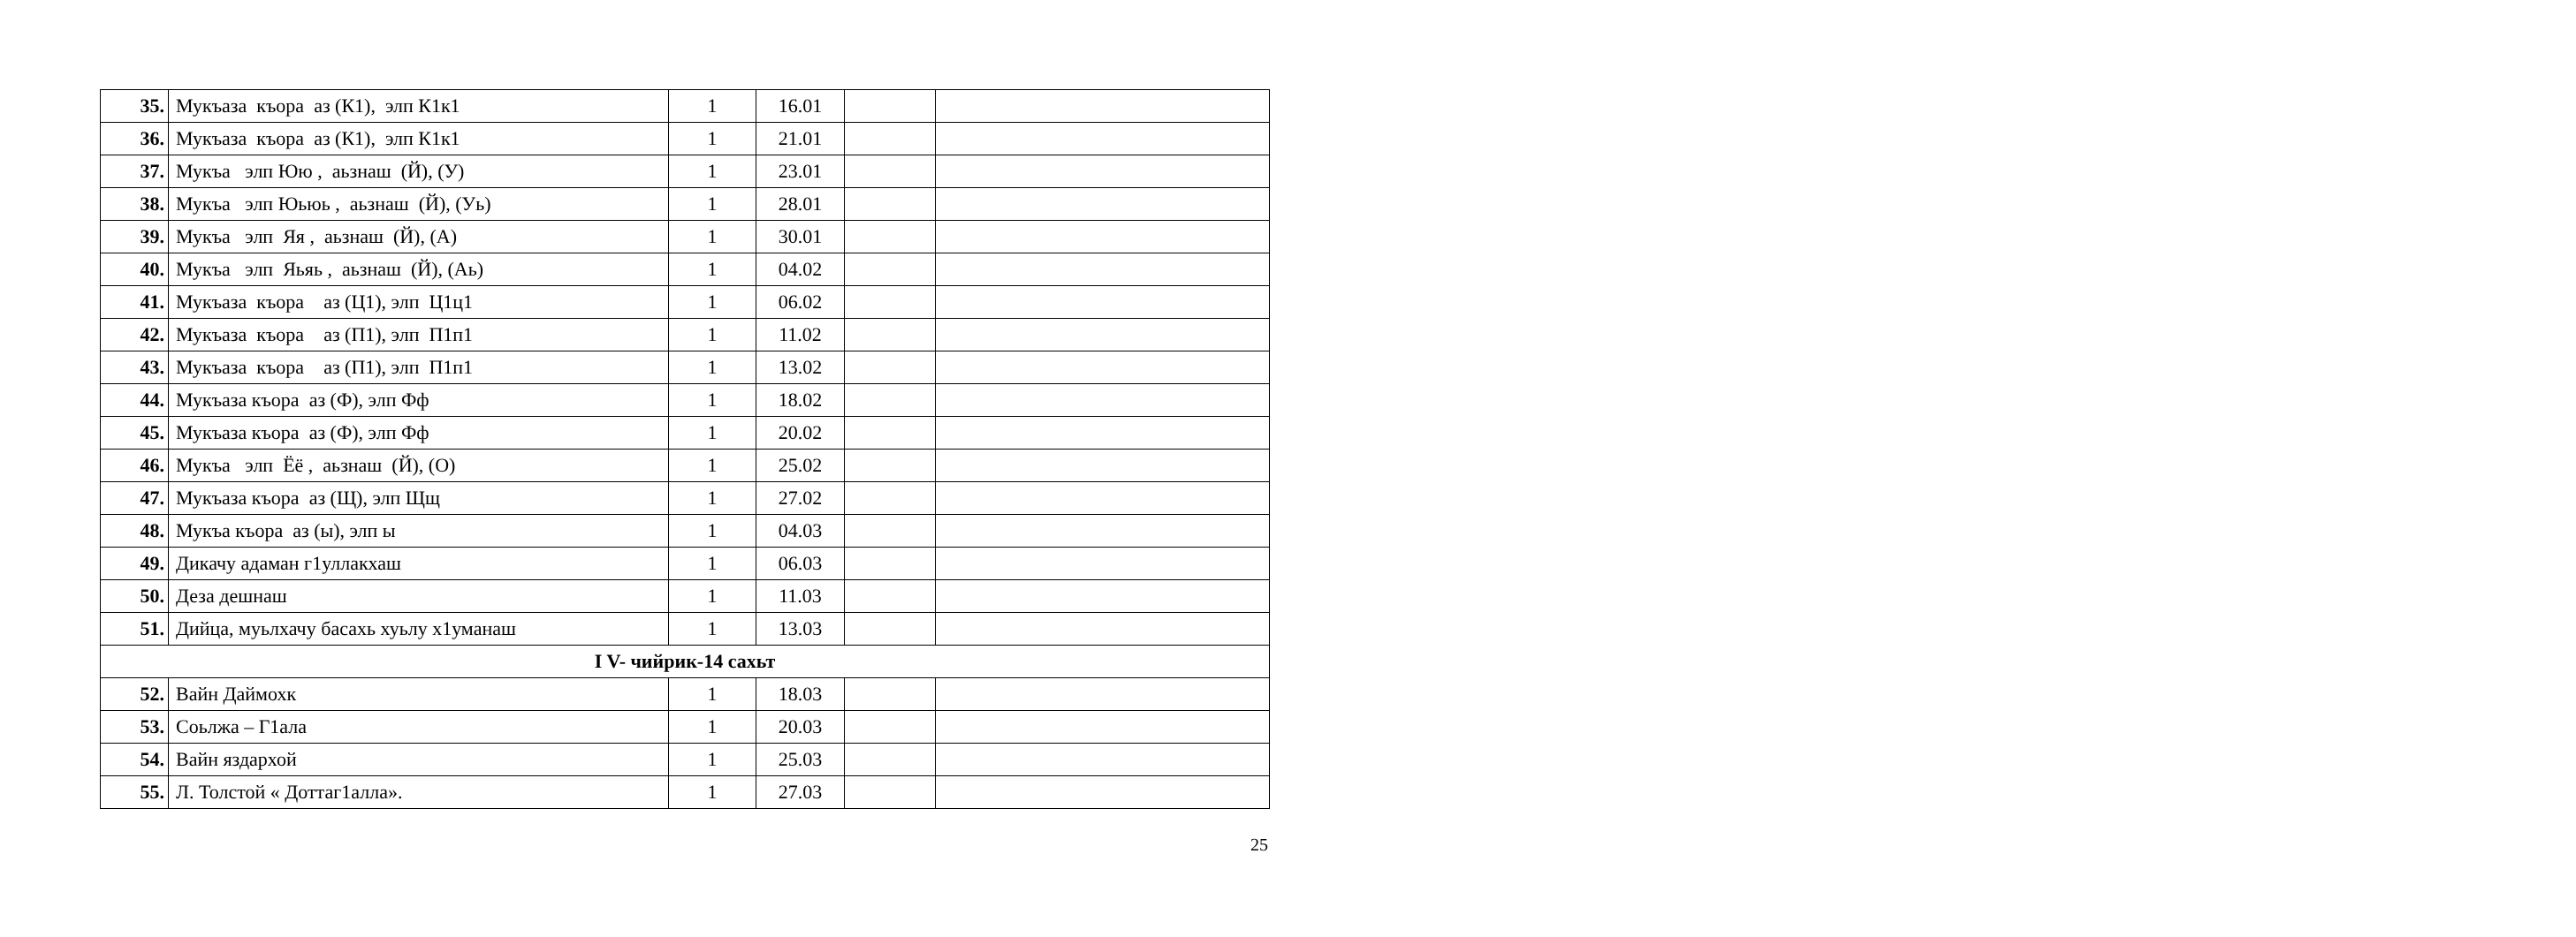| 35. | Мукъаза къора аз (К1), элп К1к1 | 1 | 16.01 | | |
| 36. | Мукъаза къора аз (К1), элп К1к1 | 1 | 21.01 | | |
| 37. | Мукъа элп Юю , аьзнаш (Й), (У) | 1 | 23.01 | | |
| 38. | Мукъа элп Юьюь , аьзнаш (Й), (Уь) | 1 | 28.01 | | |
| 39. | Мукъа элп Яя , аьзнаш (Й), (А) | 1 | 30.01 | | |
| 40. | Мукъа элп Яьяь , аьзнаш (Й), (Аь) | 1 | 04.02 | | |
| 41. | Мукъаза къора аз (Ц1), элп Ц1ц1 | 1 | 06.02 | | |
| 42. | Мукъаза къора аз (П1), элп П1п1 | 1 | 11.02 | | |
| 43. | Мукъаза къора аз (П1), элп П1п1 | 1 | 13.02 | | |
| 44. | Мукъаза къора аз (Ф), элп Фф | 1 | 18.02 | | |
| 45. | Мукъаза къора аз (Ф), элп Фф | 1 | 20.02 | | |
| 46. | Мукъа элп Ёё , аьзнаш (Й), (О) | 1 | 25.02 | | |
| 47. | Мукъаза къора аз (Щ), элп Щщ | 1 | 27.02 | | |
| 48. | Мукъа къора аз (ы), элп ы | 1 | 04.03 | | |
| 49. | Дикачу адаман г1уллакхаш | 1 | 06.03 | | |
| 50. | Деза дешнаш | 1 | 11.03 | | |
| 51. | Дийца, муьлхачу басахь хуьлу х1уманаш | 1 | 13.03 | | |
| I V- чийрик-14 сахьт | | | | | |
| 52. | Вайн Даймохк | 1 | 18.03 | | |
| 53. | Соьлжа – Г1ала | 1 | 20.03 | | |
| 54. | Вайн яздархой | 1 | 25.03 | | |
| 55. | Л. Толстой « Доттаг1алла». | 1 | 27.03 | | |
25